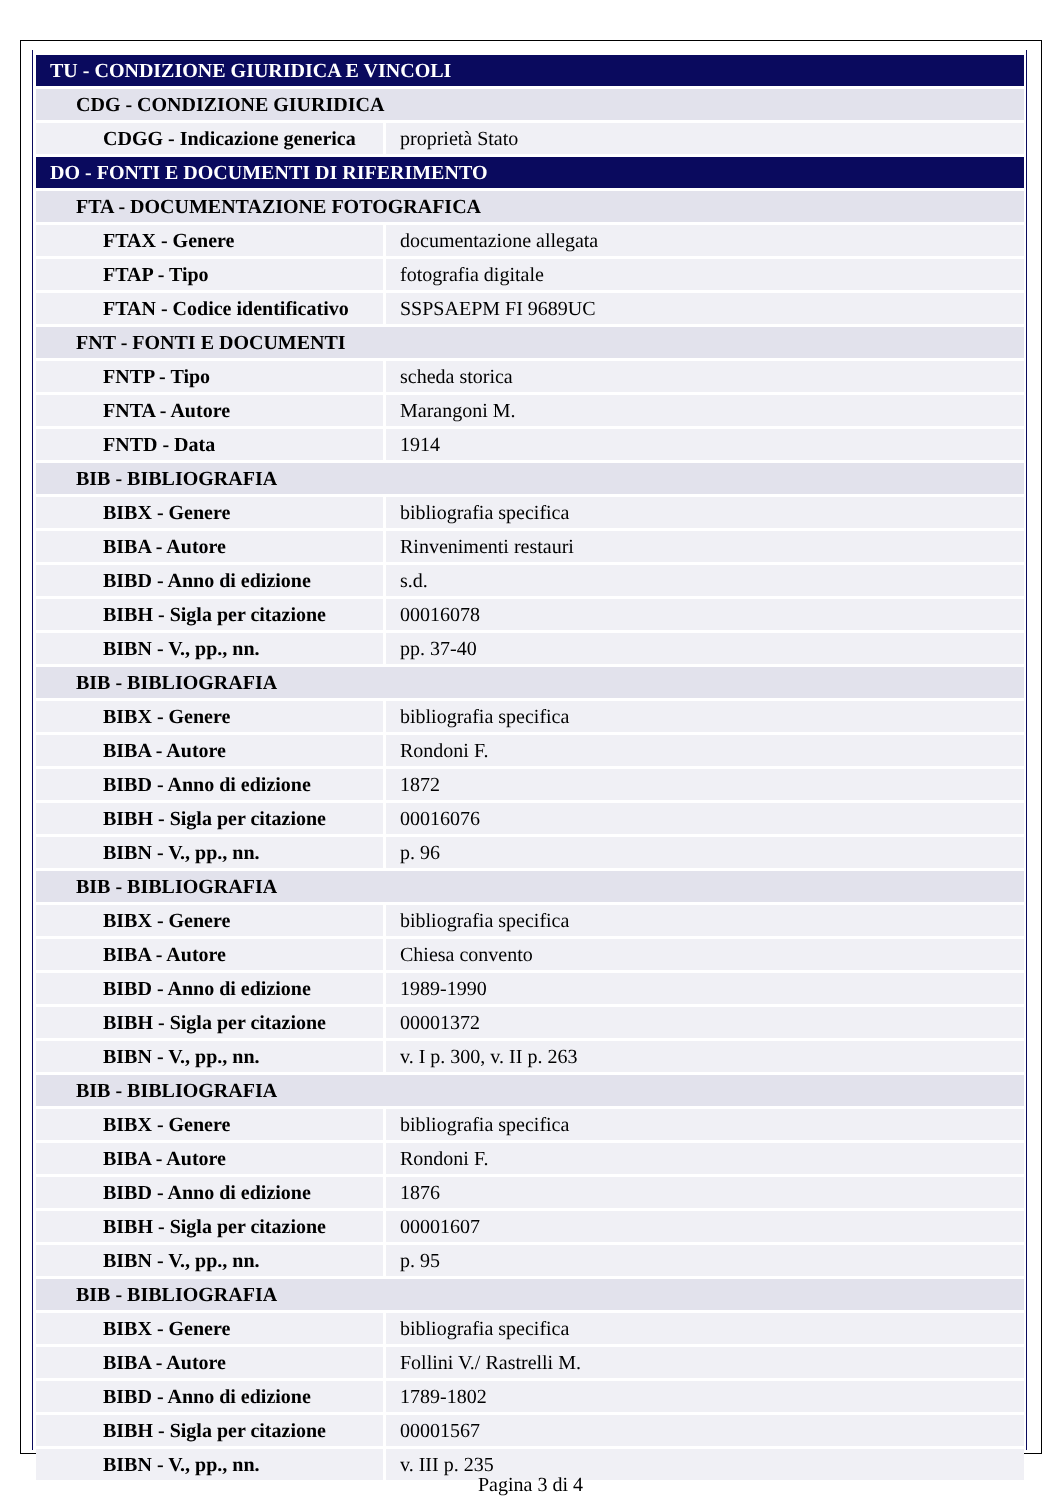| TU - CONDIZIONE GIURIDICA E VINCOLI | |
| CDG - CONDIZIONE GIURIDICA | |
| CDGG - Indicazione generica | proprietà Stato |
| DO - FONTI E DOCUMENTI DI RIFERIMENTO | |
| FTA - DOCUMENTAZIONE FOTOGRAFICA | |
| FTAX - Genere | documentazione allegata |
| FTAP - Tipo | fotografia digitale |
| FTAN - Codice identificativo | SSPSAEPM FI 9689UC |
| FNT - FONTI E DOCUMENTI | |
| FNTP - Tipo | scheda storica |
| FNTA - Autore | Marangoni M. |
| FNTD - Data | 1914 |
| BIB - BIBLIOGRAFIA | |
| BIBX - Genere | bibliografia specifica |
| BIBA - Autore | Rinvenimenti restauri |
| BIBD - Anno di edizione | s.d. |
| BIBH - Sigla per citazione | 00016078 |
| BIBN - V., pp., nn. | pp. 37-40 |
| BIB - BIBLIOGRAFIA | |
| BIBX - Genere | bibliografia specifica |
| BIBA - Autore | Rondoni F. |
| BIBD - Anno di edizione | 1872 |
| BIBH - Sigla per citazione | 00016076 |
| BIBN - V., pp., nn. | p. 96 |
| BIB - BIBLIOGRAFIA | |
| BIBX - Genere | bibliografia specifica |
| BIBA - Autore | Chiesa convento |
| BIBD - Anno di edizione | 1989-1990 |
| BIBH - Sigla per citazione | 00001372 |
| BIBN - V., pp., nn. | v. I p. 300, v. II p. 263 |
| BIB - BIBLIOGRAFIA | |
| BIBX - Genere | bibliografia specifica |
| BIBA - Autore | Rondoni F. |
| BIBD - Anno di edizione | 1876 |
| BIBH - Sigla per citazione | 00001607 |
| BIBN - V., pp., nn. | p. 95 |
| BIB - BIBLIOGRAFIA | |
| BIBX - Genere | bibliografia specifica |
| BIBA - Autore | Follini V./ Rastrelli M. |
| BIBD - Anno di edizione | 1789-1802 |
| BIBH - Sigla per citazione | 00001567 |
| BIBN - V., pp., nn. | v. III p. 235 |
Pagina 3 di 4